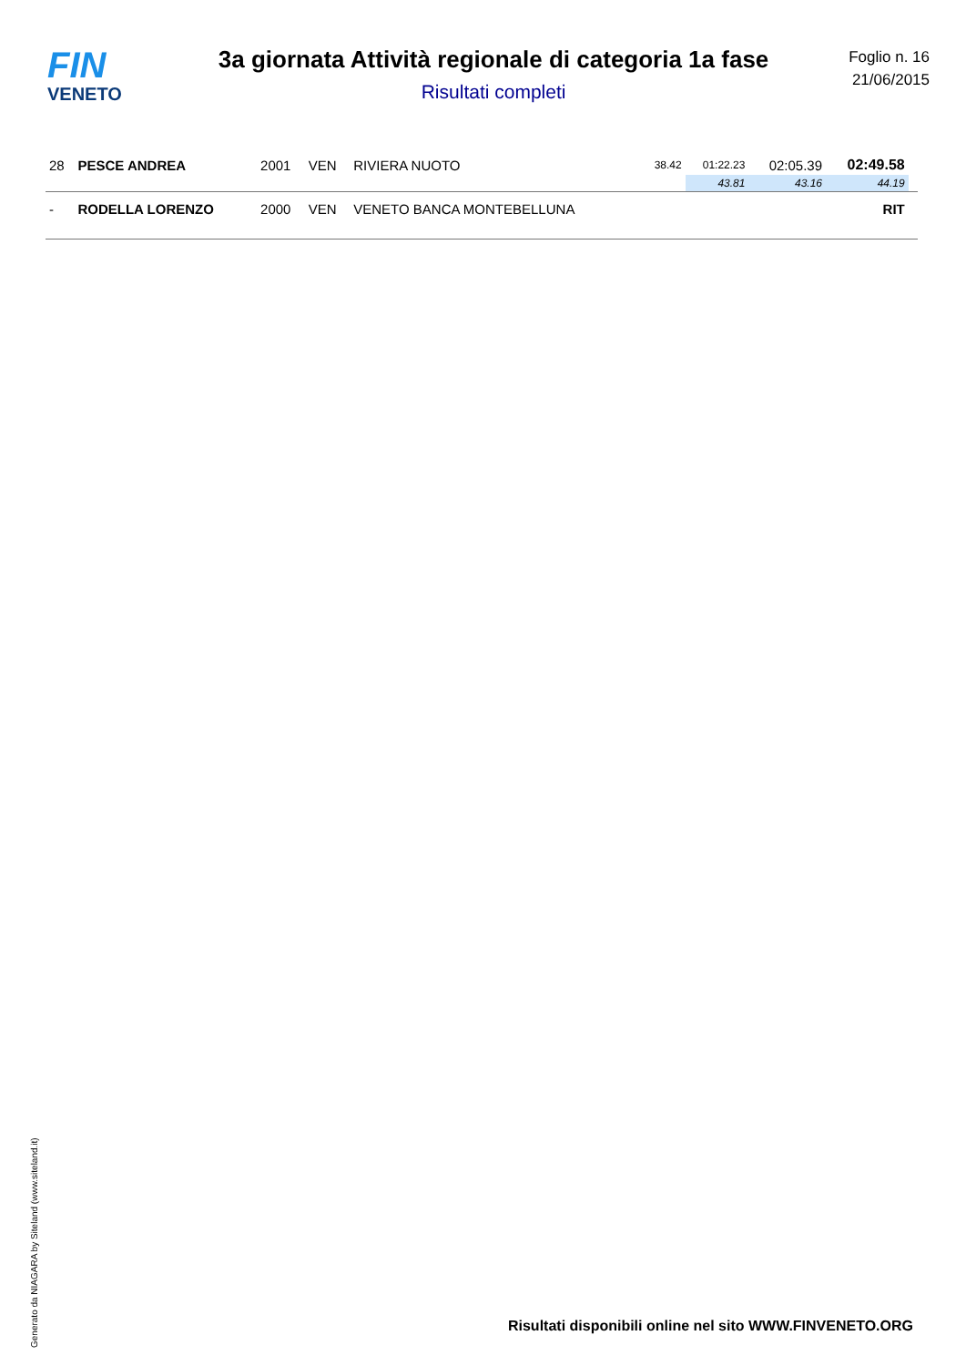FIN
VENETO
3a giornata Attività regionale di categoria 1a fase
Risultati completi
Foglio n. 16
21/06/2015
| 28 | PESCE ANDREA | 2001 | VEN | RIVIERA NUOTO | 38.42 | 01:22.23 | 02:05.39 | 02:49.58 | |
| | | | | | | 43.81 | 43.16 | 44.19 | |
| - | RODELLA LORENZO | 2000 | VEN | VENETO BANCA MONTEBELLUNA | | | | RIT | |
Generato da NIAGARA by Siteland (www.siteland.it)
Risultati disponibili online nel sito WWW.FINVENETO.ORG